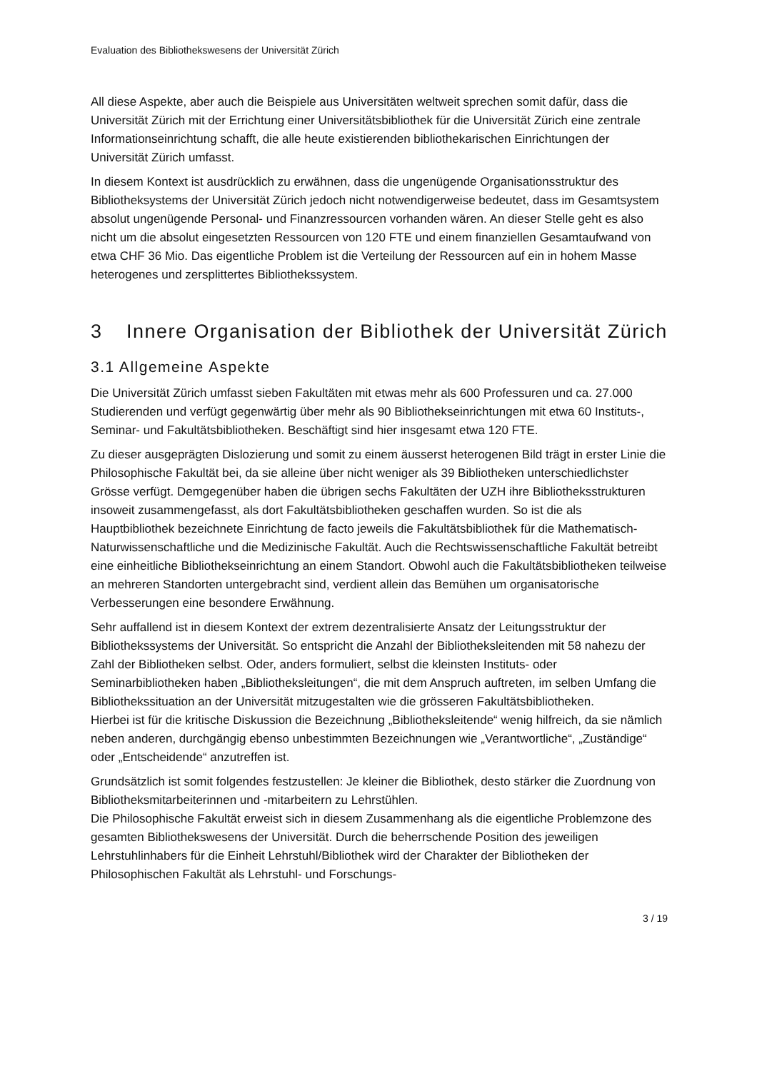Evaluation des Bibliothekswesens der Universität Zürich
All diese Aspekte, aber auch die Beispiele aus Universitäten weltweit sprechen somit dafür, dass die Universität Zürich mit der Errichtung einer Universitätsbibliothek für die Universität Zürich eine zentrale Informationseinrichtung schafft, die alle heute existierenden bibliothekarischen Einrichtungen der Universität Zürich umfasst.
In diesem Kontext ist ausdrücklich zu erwähnen, dass die ungenügende Organisationsstruktur des Bibliotheksystems der Universität Zürich jedoch nicht notwendigerweise bedeutet, dass im Gesamtsystem absolut ungenügende Personal- und Finanzressourcen vorhanden wären. An dieser Stelle geht es also nicht um die absolut eingesetzten Ressourcen von 120 FTE und einem finanziellen Gesamtaufwand von etwa CHF 36 Mio. Das eigentliche Problem ist die Verteilung der Ressourcen auf ein in hohem Masse heterogenes und zersplittertes Bibliothekssystem.
3 Innere Organisation der Bibliothek der Universität Zürich
3.1 Allgemeine Aspekte
Die Universität Zürich umfasst sieben Fakultäten mit etwas mehr als 600 Professuren und ca. 27.000 Studierenden und verfügt gegenwärtig über mehr als 90 Bibliothekseinrichtungen mit etwa 60 Instituts-, Seminar- und Fakultätsbibliotheken. Beschäftigt sind hier insgesamt etwa 120 FTE.
Zu dieser ausgeprägten Dislozierung und somit zu einem äusserst heterogenen Bild trägt in erster Linie die Philosophische Fakultät bei, da sie alleine über nicht weniger als 39 Bibliotheken unterschiedlichster Grösse verfügt. Demgegenüber haben die übrigen sechs Fakultäten der UZH ihre Bibliotheksstrukturen insoweit zusammengefasst, als dort Fakultätsbibliotheken geschaffen wurden. So ist die als Hauptbibliothek bezeichnete Einrichtung de facto jeweils die Fakultätsbibliothek für die Mathematisch-Naturwissenschaftliche und die Medizinische Fakultät. Auch die Rechtswissenschaftliche Fakultät betreibt eine einheitliche Bibliothekseinrichtung an einem Standort. Obwohl auch die Fakultätsbibliotheken teilweise an mehreren Standorten untergebracht sind, verdient allein das Bemühen um organisatorische Verbesserungen eine besondere Erwähnung.
Sehr auffallend ist in diesem Kontext der extrem dezentralisierte Ansatz der Leitungsstruktur der Bibliothekssystems der Universität. So entspricht die Anzahl der Bibliotheksleitenden mit 58 nahezu der Zahl der Bibliotheken selbst. Oder, anders formuliert, selbst die kleinsten Instituts- oder Seminarbibliotheken haben „Bibliotheksleitungen“, die mit dem Anspruch auftreten, im selben Umfang die Bibliothekssituation an der Universität mitzugestalten wie die grösseren Fakultätsbibliotheken.
Hierbei ist für die kritische Diskussion die Bezeichnung „Bibliotheksleitende“ wenig hilfreich, da sie nämlich neben anderen, durchgängig ebenso unbestimmten Bezeichnungen wie „Verantwortliche“, „Zuständige“ oder „Entscheidende“ anzutreffen ist.
Grundsätzlich ist somit folgendes festzustellen: Je kleiner die Bibliothek, desto stärker die Zuordnung von Bibliotheksmitarbeiterinnen und -mitarbeitern zu Lehrstühlen.
Die Philosophische Fakultät erweist sich in diesem Zusammenhang als die eigentliche Problemzone des gesamten Bibliothekswesens der Universität. Durch die beherrschende Position des jeweiligen Lehrstuhlinhabers für die Einheit Lehrstuhl/Bibliothek wird der Charakter der Bibliotheken der Philosophischen Fakultät als Lehrstuhl- und Forschungs-
3 / 19